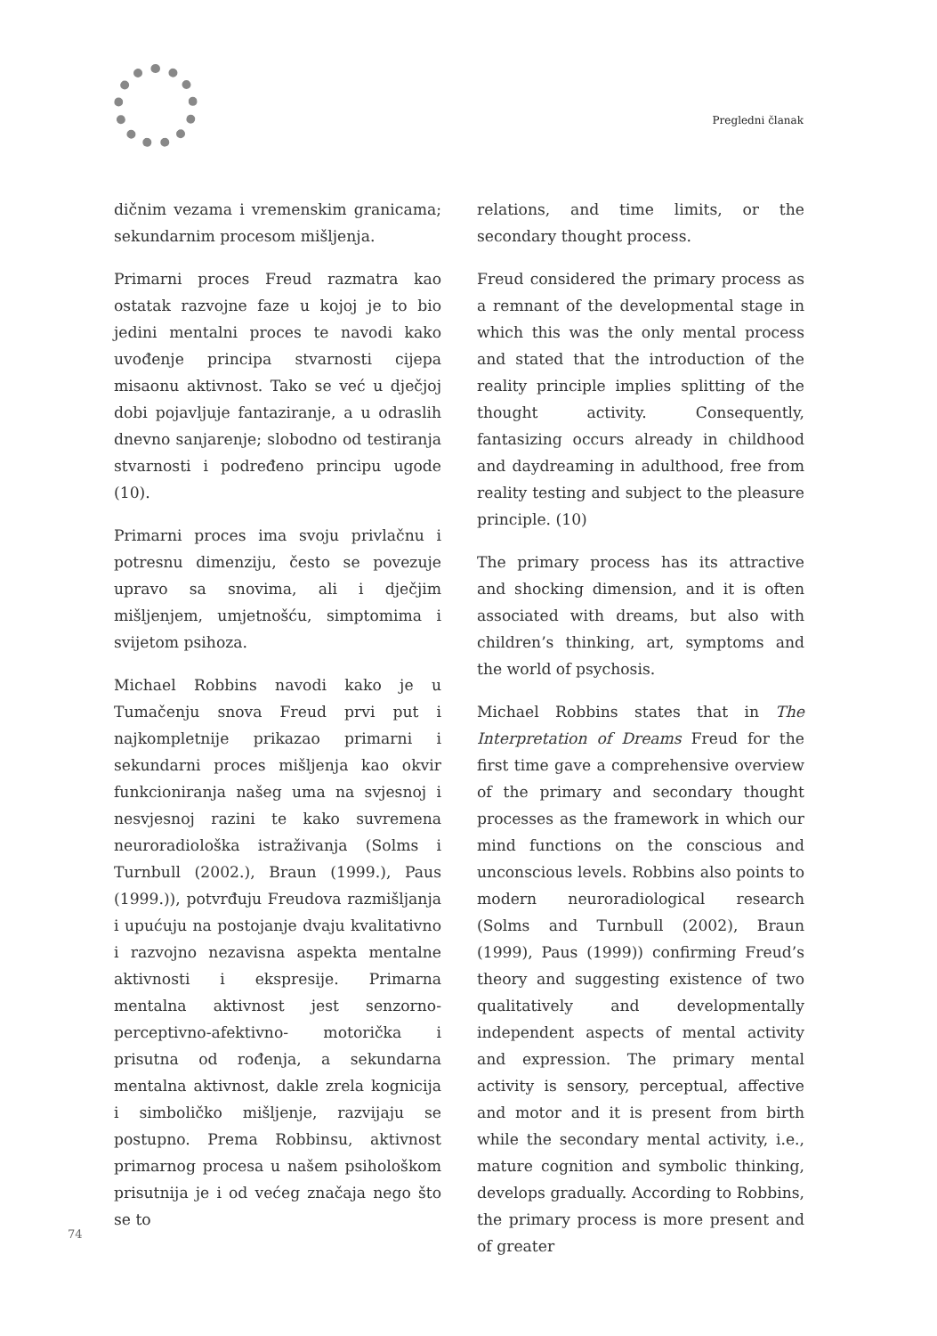Pregledni članak
dičnim vezama i vremenskim granicama; sekundarnim procesom mišljenja.
Primarni proces Freud razmatra kao ostatak razvojne faze u kojoj je to bio jedini mentalni proces te navodi kako uvođenje principa stvarnosti cijepa misaonu aktivnost. Tako se već u dječjoj dobi pojavljuje fantaziranje, a u odraslih dnevno sanjarenje; slobodno od testiranja stvarnosti i podređeno principu ugode (10).
Primarni proces ima svoju privlačnu i potresnu dimenziju, često se povezuje upravo sa snovima, ali i dječjim mišljenjem, umjetnošću, simptomima i svijetom psihoza.
Michael Robbins navodi kako je u Tumačenju snova Freud prvi put i najkompletnije prikazao primarni i sekundarni proces mišljenja kao okvir funkcioniranja našeg uma na svjesnoj i nesvjesnoj razini te kako suvremena neuroradiološka istraživanja (Solms i Turnbull (2002.), Braun (1999.), Paus (1999.)), potvrđuju Freudova razmišljanja i upućuju na postojanje dvaju kvalitativno i razvojno nezavisna aspekta mentalne aktivnosti i ekspresije. Primarna mentalna aktivnost jest senzorno-perceptivno-afektivno- motorička i prisutna od rođenja, a sekundarna mentalna aktivnost, dakle zrela kognicija i simboličko mišljenje, razvijaju se postupno. Prema Robbinsu, aktivnost primarnog procesa u našem psihološkom prisutnija je i od većeg značaja nego što se to
relations, and time limits, or the secondary thought process.
Freud considered the primary process as a remnant of the developmental stage in which this was the only mental process and stated that the introduction of the reality principle implies splitting of the thought activity. Consequently, fantasizing occurs already in childhood and daydreaming in adulthood, free from reality testing and subject to the pleasure principle. (10)
The primary process has its attractive and shocking dimension, and it is often associated with dreams, but also with children’s thinking, art, symptoms and the world of psychosis.
Michael Robbins states that in The Interpretation of Dreams Freud for the first time gave a comprehensive overview of the primary and secondary thought processes as the framework in which our mind functions on the conscious and unconscious levels. Robbins also points to modern neuroradiological research (Solms and Turnbull (2002), Braun (1999), Paus (1999)) confirming Freud’s theory and suggesting existence of two qualitatively and developmentally independent aspects of mental activity and expression. The primary mental activity is sensory, perceptual, affective and motor and it is present from birth while the secondary mental activity, i.e., mature cognition and symbolic thinking, develops gradually. According to Robbins, the primary process is more present and of greater
74